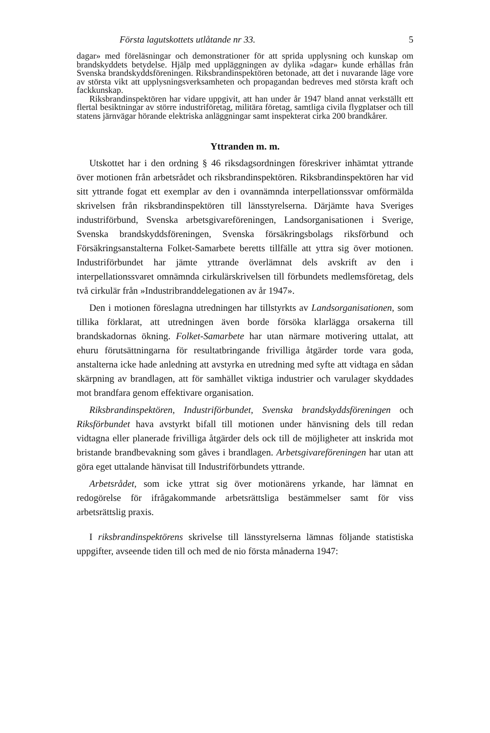Första lagutskottets utlåtande nr 33. 5
dagar» med föreläsningar och demonstrationer för att sprida upplysning och kunskap om brandskyddets betydelse. Hjälp med uppläggningen av dylika »dagar» kunde erhållas från Svenska brandskyddsföreningen. Riksbrandinspektören betonade, att det i nuvarande läge vore av största vikt att upplysningsverksamheten och propagandan bedreves med största kraft och fackkunskap.
Riksbrandinspektören har vidare uppgivit, att han under år 1947 bland annat verkställt ett flertal besiktningar av större industriföretag, militära företag, samtliga civila flygplatser och till statens järnvägar hörande elektriska anläggningar samt inspekterat cirka 200 brandkårer.
Yttranden m. m.
Utskottet har i den ordning § 46 riksdagsordningen föreskriver inhämtat yttrande över motionen från arbetsrådet och riksbrandinspektören. Riksbrandinspektören har vid sitt yttrande fogat ett exemplar av den i ovannämnda interpellationssvar omförmälda skrivelsen från riksbrandinspektören till länsstyrelserna. Därjämte hava Sveriges industriförbund, Svenska arbetsgivareföreningen, Landsorganisationen i Sverige, Svenska brandskyddsföreningen, Svenska försäkringsbolags riksförbund och Försäkringsanstalterna Folket-Samarbete beretts tillfälle att yttra sig över motionen. Industriförbundet har jämte yttrande överlämnat dels avskrift av den i interpellationssvaret omnämnda cirkulärskrivelsen till förbundets medlemsföretag, dels två cirkulär från »Industribranddelegationen av år 1947».
Den i motionen föreslagna utredningen har tillstyrkts av Landsorganisationen, som tillika förklarat, att utredningen även borde försöka klarlägga orsakerna till brandskadornas ökning. Folket-Samarbete har utan närmare motivering uttalat, att ehuru förutsättningarna för resultatbringande frivilliga åtgärder torde vara goda, anstalterna icke hade anledning att avstyrka en utredning med syfte att vidtaga en sådan skärpning av brandlagen, att för samhället viktiga industrier och varulager skyddades mot brandfara genom effektivare organisation.
Riksbrandinspektören, Industriförbundet, Svenska brandskyddsföreningen och Riksförbundet hava avstyrkt bifall till motionen under hänvisning dels till redan vidtagna eller planerade frivilliga åtgärder dels ock till de möjligheter att inskrida mot bristande brandbevakning som gåves i brandlagen. Arbetsgivareföreningen har utan att göra eget uttalande hänvisat till Industriförbundets yttrande.
Arbetsrådet, som icke yttrat sig över motionärens yrkande, har lämnat en redogörelse för ifrågakommande arbetsrättsliga bestämmelser samt för viss arbetsrättslig praxis.
I riksbrandinspektörens skrivelse till länsstyrelserna lämnas följande statistiska uppgifter, avseende tiden till och med de nio första månaderna 1947: